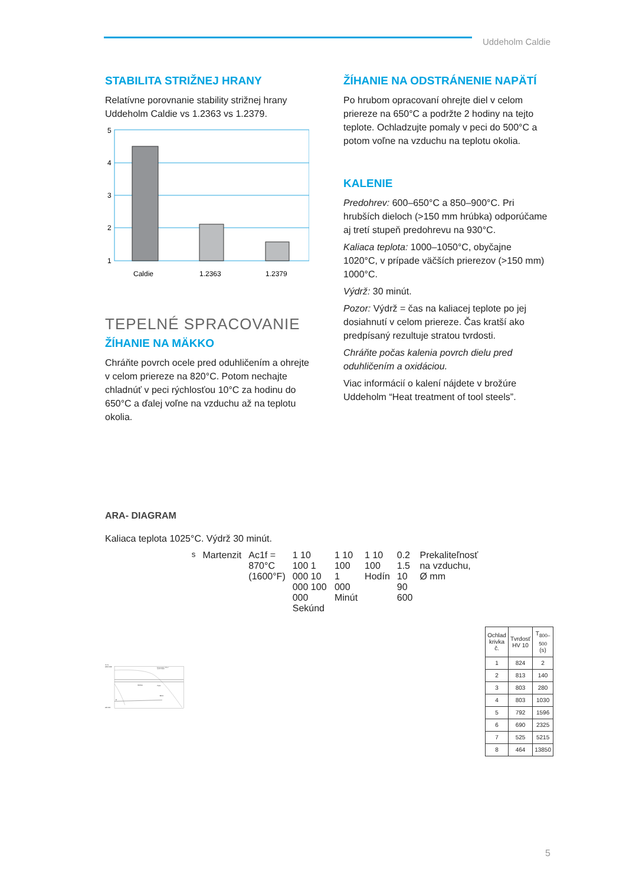Uddeholm Caldie
STABILITA STRIŽNEJ HRANY
Relatívne porovnanie stability strižnej hrany Uddeholm Caldie vs 1.2363 vs 1.2379.
5
4
3
2
1
Caldie
1.2363
1.2379
TEPELNÉ SPRACOVANIE
ŽÍHANIE NA MÄKKO
Chráňte povrch ocele pred oduhličením a ohrejte v celom priereze na 820°C. Potom nechajte chladnúť v peci rýchlosťou 10°C za hodinu do 650°C a ďalej voľne na vzduchu až na teplotu okolia.
ŽÍHANIE NA ODSTRÁNENIE NAPÄTÍ
Po hrubom opracovaní ohrejte diel v celom priereze na 650°C a podržte 2 hodiny na tejto teplote. Ochladzujte pomaly v peci do 500°C a potom voľne na vzduchu na teplotu okolia.
KALENIE
Predohrev: 600–650°C a 850–900°C. Pri hrubších dieloch (>150 mm hrúbka) odporúčame aj tretí stupeň predohrevu na 930°C.
Kaliaca teplota: 1000–1050°C, obyčajne 1020°C, v prípade väčších prierezov (>150 mm) 1000°C.
Výdrž: 30 minút.
Pozor: Výdrž = čas na kaliacej teplote po jej dosiahnutí v celom priereze. Čas kratší ako predpísaný rezultuje stratou tvrdosti.
Chráňte počas kalenia povrch dielu pred oduhličením a oxidáciou.
Viac informácií o kalení nájdete v brožúre Uddeholm “Heat treatment of tool steels”.
ARA- DIAGRAM
Kaliaca teplota 1025°C. Výdrž 30 minút.
°F °C
2000 1100
200 100
Kaliaca teplota. 1025°C
Výdrž 30 minút
Karbidy
Perlit
Bainit
Ms
Martenzit
Ac1f = 870°C (1600°F)
1 10 100 1 000 10 000 100 000 Sekúnd
1 10 100 1 000 Minút
1 10 100 Hodín
0.2 1.5 10 90 600
Prekaliteľnosť na vzduchu, Ø mm
| Ochlad krivka č. | Tvrdosť HV 10 | T<sub>800–500</sub> (s) |
| --- | --- | --- |
| 1 | 824 | 2 |
| 2 | 813 | 140 |
| 3 | 803 | 280 |
| 4 | 803 | 1030 |
| 5 | 792 | 1596 |
| 6 | 690 | 2325 |
| 7 | 525 | 5215 |
| 8 | 464 | 13850 |
5